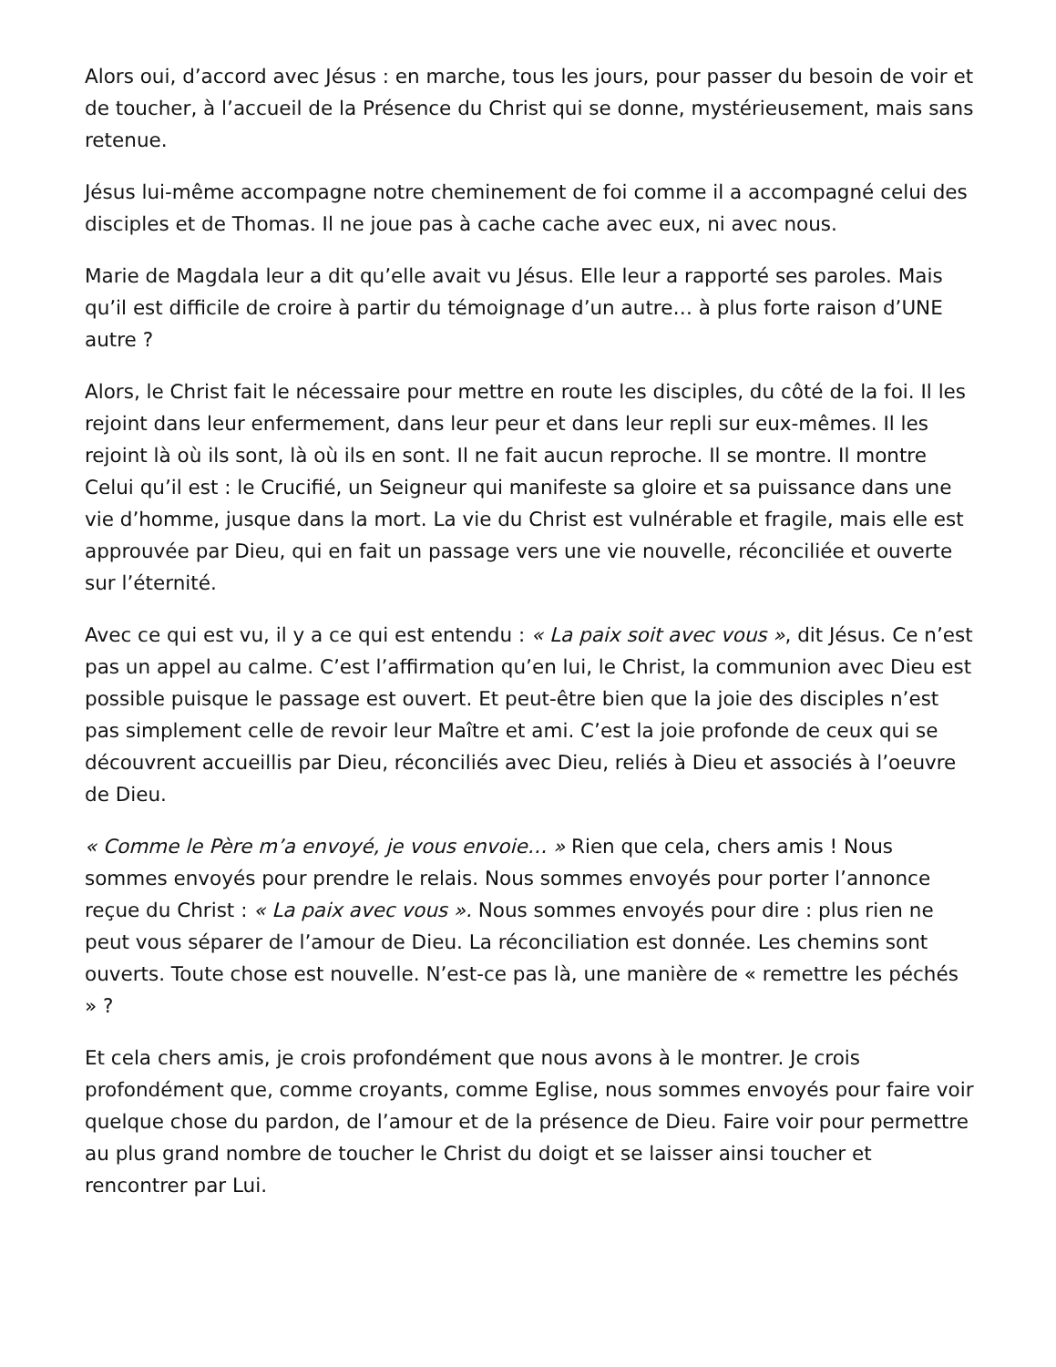Alors oui, d’accord avec Jésus : en marche, tous les jours, pour passer du besoin de voir et de toucher, à l’accueil de la Présence du Christ qui se donne, mystérieusement, mais sans retenue.
Jésus lui-même accompagne notre cheminement de foi comme il a accompagné celui des disciples et de Thomas. Il ne joue pas à cache cache avec eux, ni avec nous.
Marie de Magdala leur a dit qu’elle avait vu Jésus. Elle leur a rapporté ses paroles. Mais qu’il est difficile de croire à partir du témoignage d’un autre… à plus forte raison d’UNE autre ?
Alors, le Christ fait le nécessaire pour mettre en route les disciples, du côté de la foi. Il les rejoint dans leur enfermement, dans leur peur et dans leur repli sur eux-mêmes. Il les rejoint là où ils sont, là où ils en sont. Il ne fait aucun reproche. Il se montre. Il montre Celui qu’il est : le Crucifié, un Seigneur qui manifeste sa gloire et sa puissance dans une vie d’homme, jusque dans la mort. La vie du Christ est vulnérable et fragile, mais elle est approuvée par Dieu, qui en fait un passage vers une vie nouvelle, réconciliée et ouverte sur l’éternité.
Avec ce qui est vu, il y a ce qui est entendu : « La paix soit avec vous », dit Jésus. Ce n’est pas un appel au calme. C’est l’affirmation qu’en lui, le Christ, la communion avec Dieu est possible puisque le passage est ouvert. Et peut-être bien que la joie des disciples n’est pas simplement celle de revoir leur Maître et ami. C’est la joie profonde de ceux qui se découvrent accueillis par Dieu, réconciliés avec Dieu, reliés à Dieu et associés à l’oeuvre de Dieu.
« Comme le Père m’a envoyé, je vous envoie… » Rien que cela, chers amis ! Nous sommes envoyés pour prendre le relais. Nous sommes envoyés pour porter l’annonce reçue du Christ : « La paix avec vous ». Nous sommes envoyés pour dire : plus rien ne peut vous séparer de l’amour de Dieu. La réconciliation est donnée. Les chemins sont ouverts. Toute chose est nouvelle. N’est-ce pas là, une manière de « remettre les péchés » ?
Et cela chers amis, je crois profondément que nous avons à le montrer. Je crois profondément que, comme croyants, comme Eglise, nous sommes envoyés pour faire voir quelque chose du pardon, de l’amour et de la présence de Dieu. Faire voir pour permettre au plus grand nombre de toucher le Christ du doigt et se laisser ainsi toucher et rencontrer par Lui.